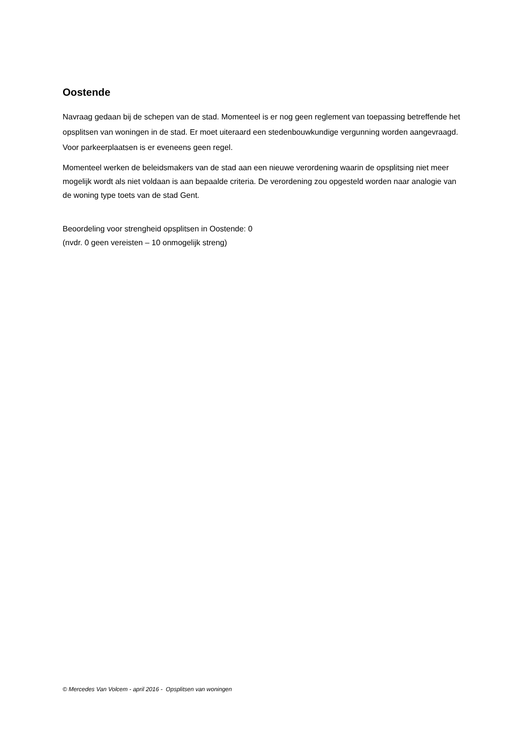Oostende
Navraag gedaan bij de schepen van de stad. Momenteel is er nog geen reglement van toepassing betreffende het opsplitsen van woningen in de stad. Er moet uiteraard een stedenbouwkundige vergunning worden aangevraagd. Voor parkeerplaatsen is er eveneens geen regel.
Momenteel werken de beleidsmakers van de stad aan een nieuwe verordening waarin de opsplitsing niet meer mogelijk wordt als niet voldaan is aan bepaalde criteria. De verordening zou opgesteld worden naar analogie van de woning type toets van de stad Gent.
Beoordeling voor strengheid opsplitsen in Oostende: 0
(nvdr. 0 geen vereisten – 10 onmogelijk streng)
© Mercedes Van Volcem - april 2016 - Opsplitsen van woningen